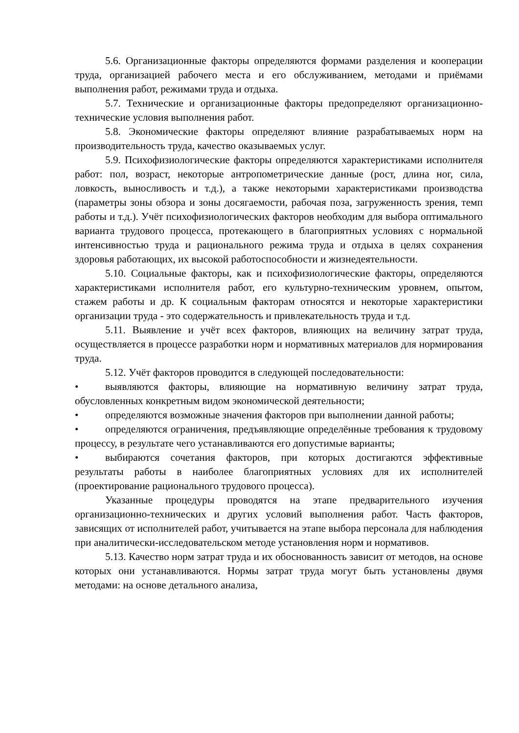5.6. Организационные факторы определяются формами разделения и кооперации труда, организацией рабочего места и его обслуживанием, методами и приёмами выполнения работ, режимами труда и отдыха.
5.7. Технические и организационные факторы предопределяют организационно-технические условия выполнения работ.
5.8. Экономические факторы определяют влияние разрабатываемых норм на производительность труда, качество оказываемых услуг.
5.9. Психофизиологические факторы определяются характеристиками исполнителя работ: пол, возраст, некоторые антропометрические данные (рост, длина ног, сила, ловкость, выносливость и т.д.), а также некоторыми характеристиками производства (параметры зоны обзора и зоны досягаемости, рабочая поза, загруженность зрения, темп работы и т.д.). Учёт психофизиологических факторов необходим для выбора оптимального варианта трудового процесса, протекающего в благоприятных условиях с нормальной интенсивностью труда и рационального режима труда и отдыха в целях сохранения здоровья работающих, их высокой работоспособности и жизнедеятельности.
5.10. Социальные факторы, как и психофизиологические факторы, определяются характеристиками исполнителя работ, его культурно-техническим уровнем, опытом, стажем работы и др. К социальным факторам относятся и некоторые характеристики организации труда - это содержательность и привлекательность труда и т.д.
5.11. Выявление и учёт всех факторов, влияющих на величину затрат труда, осуществляется в процессе разработки норм и нормативных материалов для нормирования труда.
5.12. Учёт факторов проводится в следующей последовательности:
• выявляются факторы, влияющие на нормативную величину затрат труда, обусловленных конкретным видом экономической деятельности;
• определяются возможные значения факторов при выполнении данной работы;
• определяются ограничения, предъявляющие определённые требования к трудовому процессу, в результате чего устанавливаются его допустимые варианты;
• выбираются сочетания факторов, при которых достигаются эффективные результаты работы в наиболее благоприятных условиях для их исполнителей (проектирование рационального трудового процесса).
Указанные процедуры проводятся на этапе предварительного изучения организационно-технических и других условий выполнения работ. Часть факторов, зависящих от исполнителей работ, учитывается на этапе выбора персонала для наблюдения при аналитически-исследовательском методе установления норм и нормативов.
5.13. Качество норм затрат труда и их обоснованность зависит от методов, на основе которых они устанавливаются. Нормы затрат труда могут быть установлены двумя методами: на основе детального анализа,